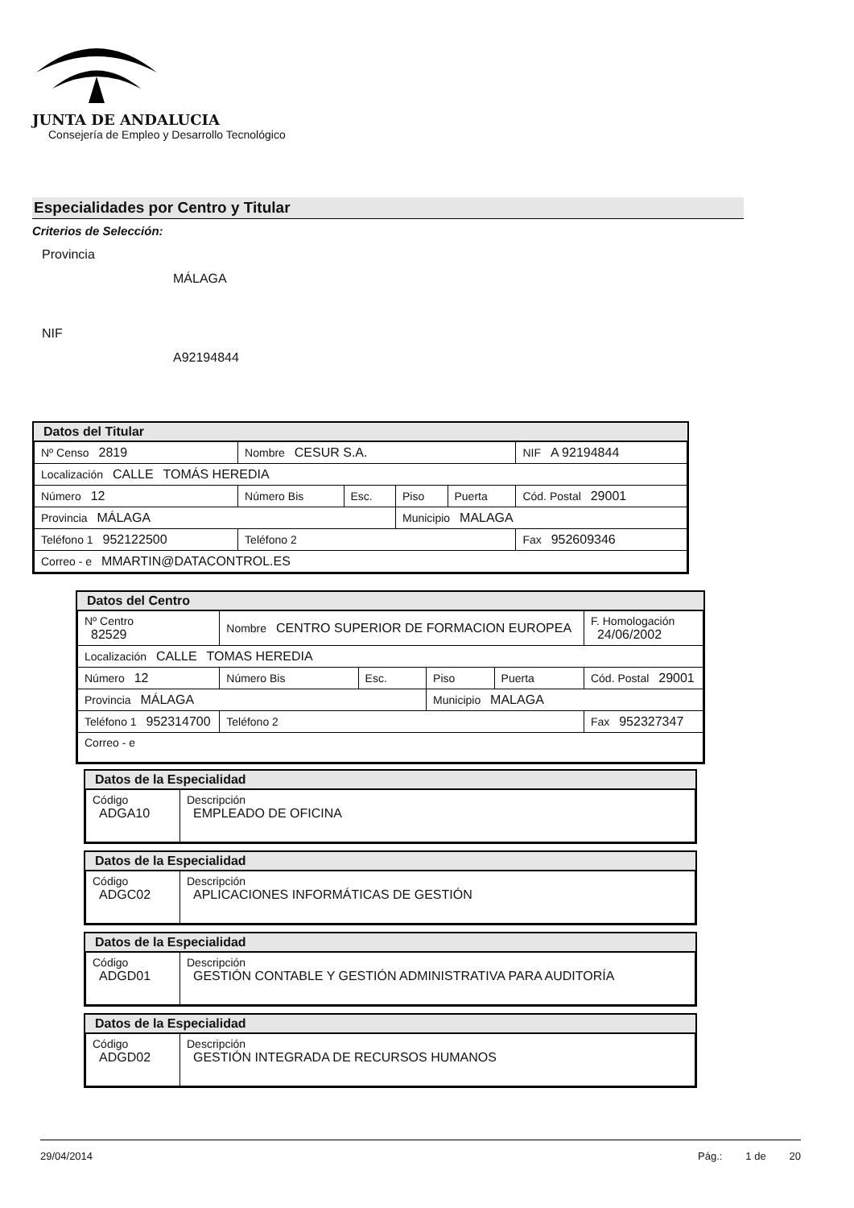JUNTA DE ANDALUCIA
Consejería de Empleo y Desarrollo Tecnológico
Especialidades por Centro y Titular
Criterios de Selección:
Provincia
MÁLAGA
NIF
A92194844
Datos del Titular
| Nº Censo 2819 | Nombre CESUR S.A. | | | | NIF A 92194844 |
| Localización CALLE TOMÁS HEREDIA | | | | | |
| Número 12 | Número Bis | Esc. | Piso | Puerta | Cód. Postal 29001 |
| Provincia MÁLAGA | | | Municipio MALAGA | | |
| Teléfono 1 952122500 | Teléfono 2 | | | | Fax 952609346 |
| Correo - e MMARTIN@DATACONTROL.ES | | | | | |
Datos del Centro
| Nº Centro 82529 | Nombre CENTRO SUPERIOR DE FORMACION EUROPEA | | | | F. Homologación 24/06/2002 |
| Localización CALLE TOMAS HEREDIA | | | | | |
| Número 12 | Número Bis | Esc. | Piso | Puerta | Cód. Postal 29001 |
| Provincia MÁLAGA | | | Municipio MALAGA | | |
| Teléfono 1 952314700 | Teléfono 2 | | | | Fax 952327347 |
| Correo - e | | | | | |
Datos de la Especialidad
| Código ADGA10 | Descripción EMPLEADO DE OFICINA |
Datos de la Especialidad
| Código ADGC02 | Descripción APLICACIONES INFORMÁTICAS DE GESTIÓN |
Datos de la Especialidad
| Código ADGD01 | Descripción GESTIÓN CONTABLE Y GESTIÓN ADMINISTRATIVA PARA AUDITORÍA |
Datos de la Especialidad
| Código ADGD02 | Descripción GESTIÓN INTEGRADA DE RECURSOS HUMANOS |
29/04/2014 Pág.: 1 de 20